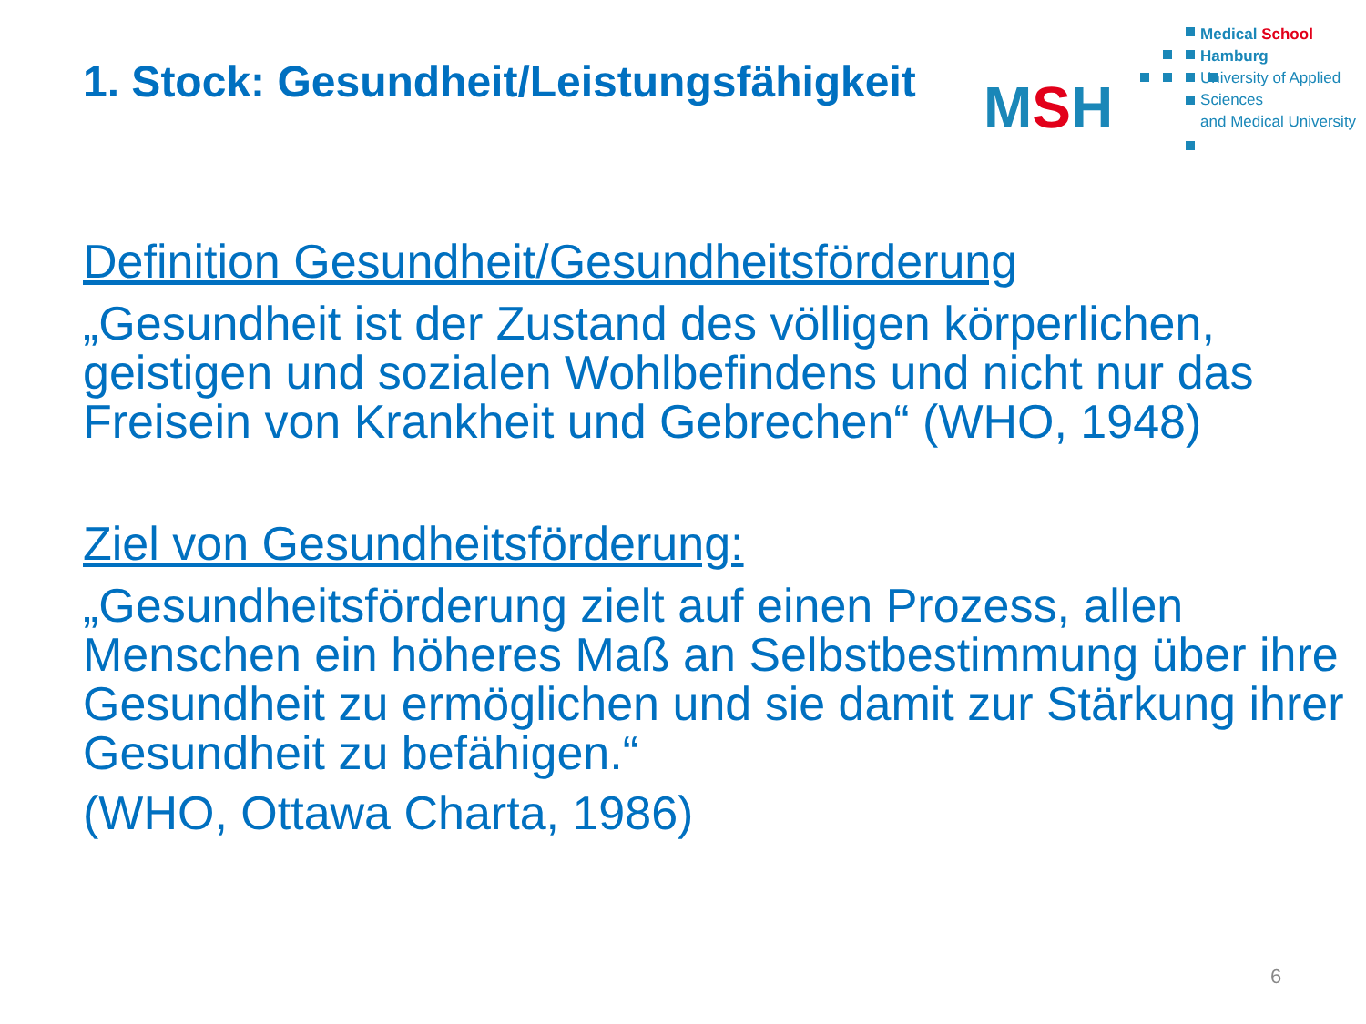1. Stock: Gesundheit/Leistungsfähigkeit
MSH
Medical School Hamburg
University of Applied Sciences
and Medical University
Definition Gesundheit/Gesundheitsförderung
„Gesundheit ist der Zustand des völligen körperlichen, geistigen und sozialen Wohlbefindens und nicht nur das Freisein von Krankheit und Gebrechen“ (WHO, 1948)
Ziel von Gesundheitsförderung:
„Gesundheitsförderung zielt auf einen Prozess, allen Menschen ein höheres Maß an Selbstbestimmung über ihre Gesundheit zu ermöglichen und sie damit zur Stärkung ihrer Gesundheit zu befähigen.“
(WHO, Ottawa Charta, 1986)
6